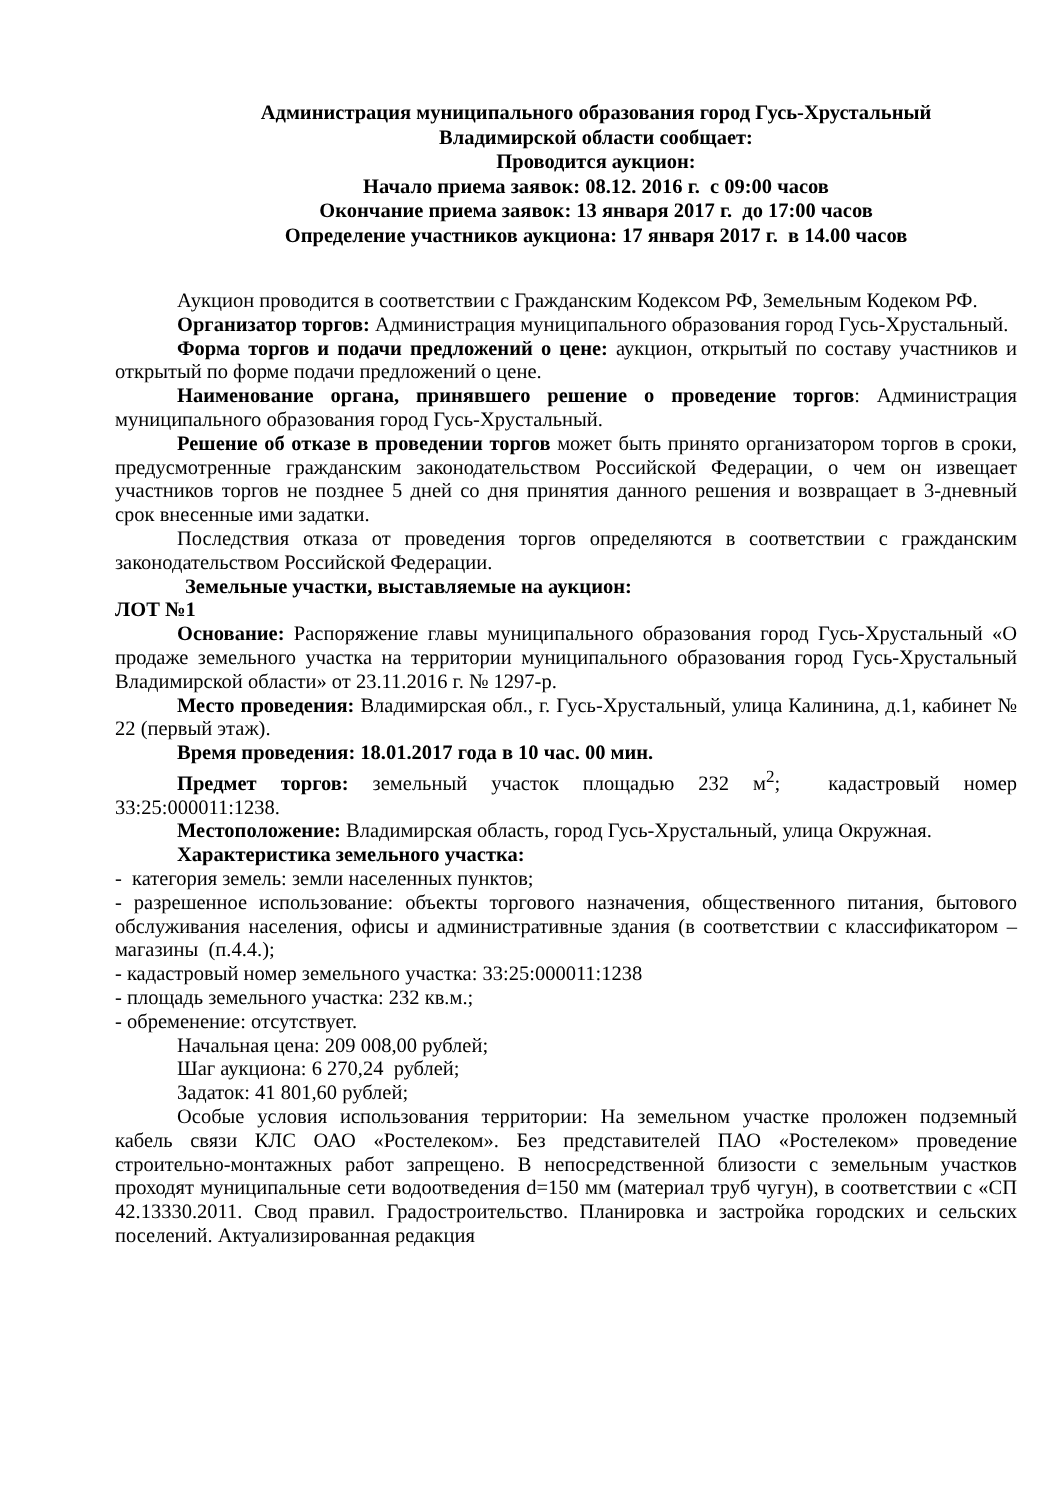Администрация муниципального образования город Гусь-Хрустальный
Владимирской области сообщает:
Проводится аукцион:
Начало приема заявок: 08.12. 2016 г. с 09:00 часов
Окончание приема заявок: 13 января 2017 г. до 17:00 часов
Определение участников аукциона: 17 января 2017 г. в 14.00 часов
Аукцион проводится в соответствии с Гражданским Кодексом РФ, Земельным Кодеком РФ.
Организатор торгов: Администрация муниципального образования город Гусь-Хрустальный.
Форма торгов и подачи предложений о цене: аукцион, открытый по составу участников и открытый по форме подачи предложений о цене.
Наименование органа, принявшего решение о проведение торгов: Администрация муниципального образования город Гусь-Хрустальный.
Решение об отказе в проведении торгов может быть принято организатором торгов в сроки, предусмотренные гражданским законодательством Российской Федерации, о чем он извещает участников торгов не позднее 5 дней со дня принятия данного решения и возвращает в 3-дневный срок внесенные ими задатки.
Последствия отказа от проведения торгов определяются в соответствии с гражданским законодательством Российской Федерации.
Земельные участки, выставляемые на аукцион:
ЛОТ №1
Основание: Распоряжение главы муниципального образования город Гусь-Хрустальный «О продаже земельного участка на территории муниципального образования город Гусь-Хрустальный Владимирской области» от 23.11.2016 г. № 1297-р.
Место проведения: Владимирская обл., г. Гусь-Хрустальный, улица Калинина, д.1, кабинет № 22 (первый этаж).
Время проведения: 18.01.2017 года в 10 час. 00 мин.
Предмет торгов: земельный участок площадью 232 м<sup>2</sup>; кадастровый номер 33:25:000011:1238.
Местоположение: Владимирская область, город Гусь-Хрустальный, улица Окружная.
Характеристика земельного участка:
- категория земель: земли населенных пунктов;
- разрешенное использование: объекты торгового назначения, общественного питания, бытового обслуживания населения, офисы и административные здания (в соответствии с классификатором – магазины (п.4.4.);
- кадастровый номер земельного участка: 33:25:000011:1238
- площадь земельного участка: 232 кв.м.;
- обременение: отсутствует.
Начальная цена: 209 008,00 рублей;
Шаг аукциона: 6 270,24 рублей;
Задаток: 41 801,60 рублей;
Особые условия использования территории: На земельном участке проложен подземный кабель связи КЛС ОАО «Ростелеком». Без представителей ПАО «Ростелеком» проведение строительно-монтажных работ запрещено. В непосредственной близости с земельным участков проходят муниципальные сети водоотведения d=150 мм (материал труб чугун), в соответствии с «СП 42.13330.2011. Свод правил. Градостроительство. Планировка и застройка городских и сельских поселений. Актуализированная редакция